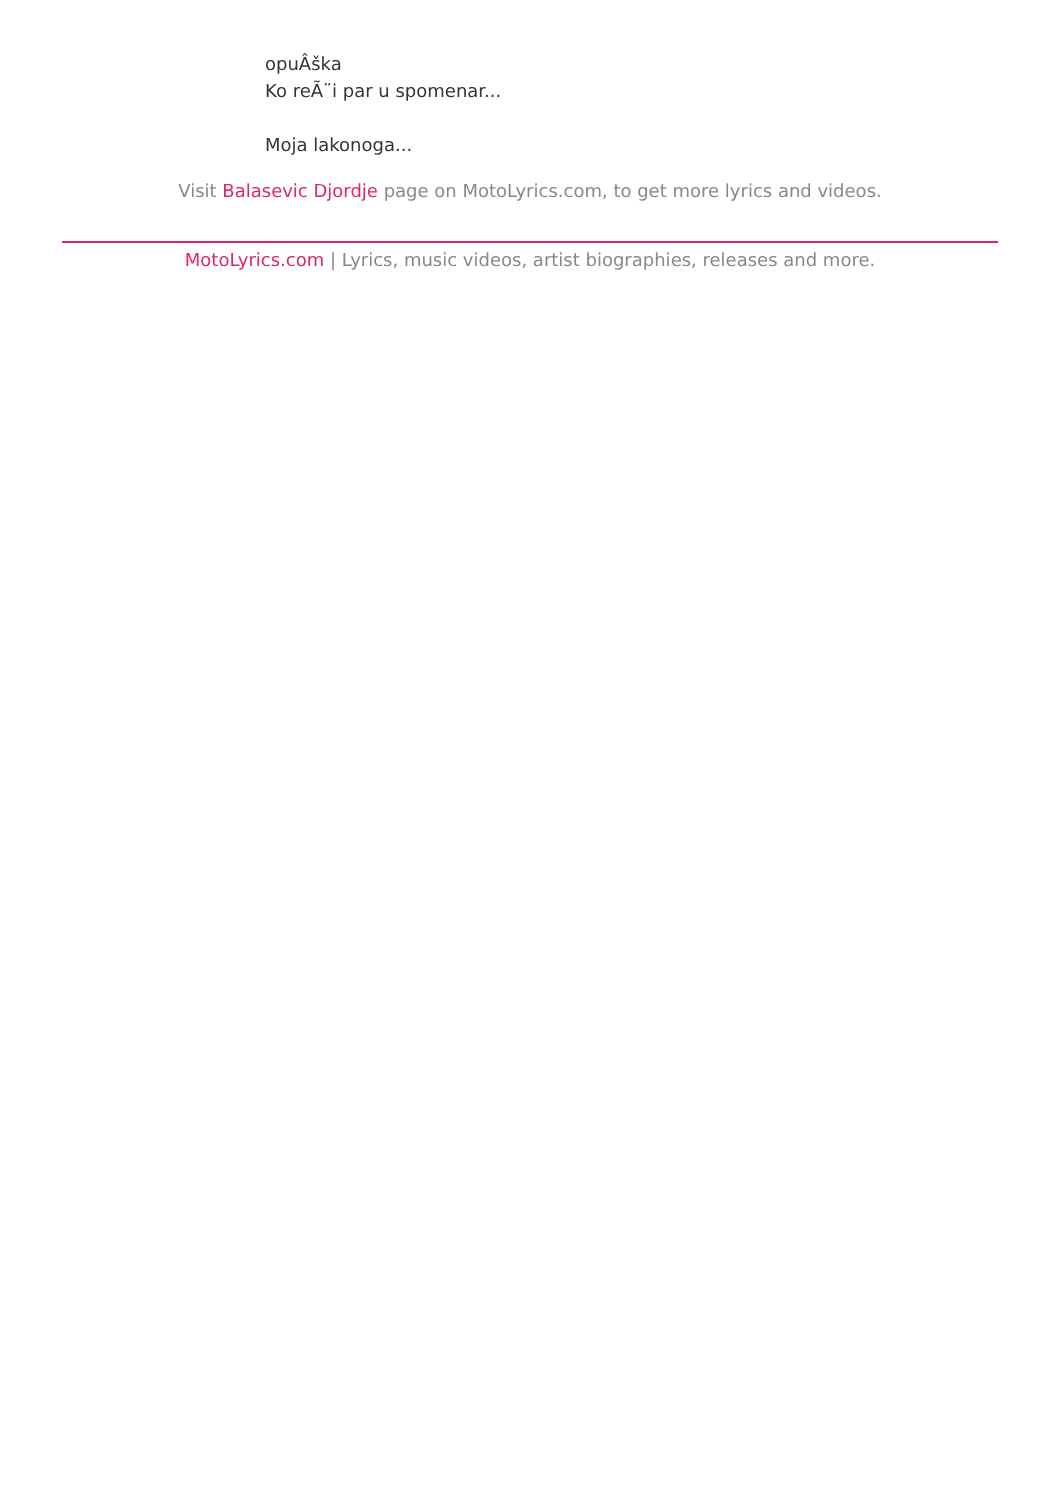opuÂška
Ko reÃ¨i par u spomenar...
Moja lakonoga...
Visit Balasevic Djordje page on MotoLyrics.com, to get more lyrics and videos.
MotoLyrics.com | Lyrics, music videos, artist biographies, releases and more.